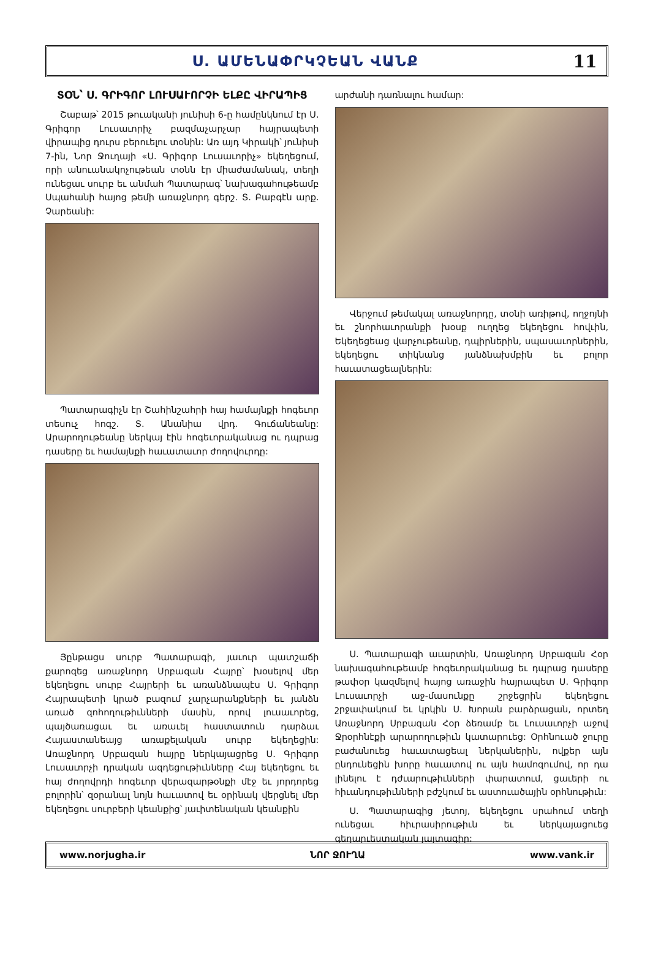Ս. ԱՄԵՆԱՓՐԿՉԵԱՆ ՎԱՆՔ
11
ՏՕՆ՝ Ս. ԳՐԻԳՈՐ ԼՈՒՍԱՒՈՐՉԻ ԵԼՔԸ ՎԻՐԱՊԻՑ
Շաբաթ՝ 2015 թուականի յունիսի 6-ը համընկնում էր Ս. Գրիգոր Լուսաւորիչ բազմաչարչար հայրապետի վիրապից դուրս բերուելու տօնին: Առ այդ Կիրակի՝ յունիսի 7-ին, Նոր Ջուղայի «Ս. Գրիգոր Լուսաւորիչ» եկեղեցում, որի անուանակոչութեան տօնն էր միաժամանակ, տեղի ունեցաւ սուրբ եւ անմահ Պատարագ՝ նախագահութեամբ Սպահանի հայոց թեմի առաջնորդ գերշ. Տ. Բաբգէն արք. Չարեանի:
Պատարագիչն էր Շահինշահրի հայ համայնքի հոգեւոր տեսուչ հոգշ. Տ. Անանիա վրդ. Գուճանեանը: Արարողութեանը ներկայ էին հոգեւորականաց ու դպրաց դասերը եւ համայնքի հաւատաւոր ժողովուրդը:
Յընթացս սուրբ Պատարագի, յաւուր պատշաճի քարոզեց առաջնորդ Սրբազան Հայրը՝ խօսելով մեր եկեղեցու սուրբ Հայրերի եւ առանձնապէս Ս. Գրիգոր Հայրապետի կրած բազում չարչարանքների եւ յանձն առած զոհողութիւնների մասին, որով լուսաւորեց, պայծառացաւ եւ առաւել հաստատուն դարձաւ Հայաստանեայց առաքելական սուրբ եկեղեցին: Առաջնորդ Սրբազան հայրը ներկայացրեց Ս. Գրիգոր Լուսաւորչի դրական ազդեցութիւնները Հայ եկեղեցու եւ հայ ժողովրդի հոգեւոր վերազարթօնքի մէջ եւ յորդորեց բոլորին՝ զօրանալ նոյն հաւատով եւ օրինակ վերցնել մեր եկեղեցու սուրբերի կեանքից՝ յաւիտենական կեանքին
արժանի դառնալու համար:
Վերջում թեմակալ առաջնորդը, տօնի առիթով, ողջոյնի եւ շնորհաւորանքի խօսք ուղղեց եկեղեցու հովւին, Եկեղեցեաց վարչութեանը, դպիրներին, սպասաւորներին, եկեղեցու տիկնանց յանձնախմբին եւ բոլոր հաւատացեալներին:
Ս. Պատարագի աւարտին, Առաջնորդ Սրբազան Հօր նախագահութեամբ հոգեւորականաց եւ դպրաց դասերը թափօր կազմելով հայոց առաջին հայրապետ Ս. Գրիգոր Լուսաւորչի աջ-մասունքը շրջեցրին եկեղեցու շրջափակում եւ կրկին Ս. Խորան բարձրացան, որտեղ Առաջնորդ Սրբազան Հօր ձեռամբ եւ Լուսաւորչի աջով Ջրօրհնէքի արարողութիւն կատարուեց: Օրհնուած ջուրը բաժանուեց հաւատացեալ ներկաներին, ովքեր այն ընդունեցին խորը հաւատով ու այն համոզումով, որ դա լինելու է դժւարութիւնների փարատում, ցաւերի ու հիւանդութիւնների բժշկում եւ աստուածային օրհնութիւն:
Ս. Պատարագից յետոյ, եկեղեցու սրահում տեղի ունեցաւ հիւրասիրութիւն եւ ներկայացուեց գեղարւեստական յայտագիր:
www.norjugha.ir ՆՈՐ ՋՈՒՂԱ www.vank.ir